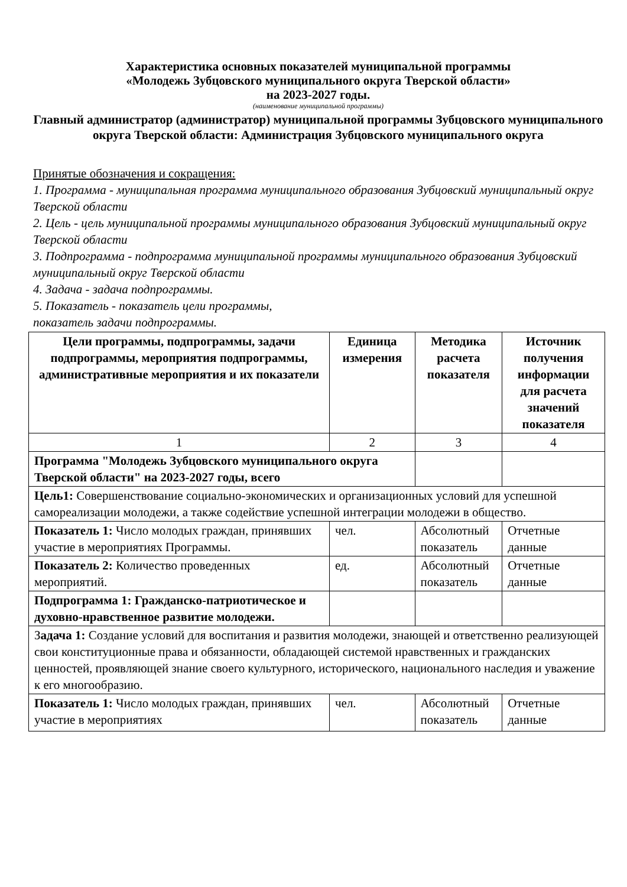Характеристика основных показателей муниципальной программы
«Молодежь Зубцовского муниципального округа Тверской области»
на 2023-2027 годы.
(наименование муниципальной программы)
Главный администратор (администратор) муниципальной программы Зубцовского муниципального округа Тверской области: Администрация Зубцовского муниципального округа
Принятые обозначения и сокращения:
1. Программа - муниципальная программа муниципального образования Зубцовский муниципальный округ Тверской области
2. Цель - цель муниципальной программы муниципального образования Зубцовский муниципальный округ Тверской области
3. Подпрограмма - подпрограмма муниципальной программы муниципального образования Зубцовский муниципальный округ Тверской области
4. Задача - задача подпрограммы.
5. Показатель - показатель цели программы,
показатель задачи подпрограммы.
| Цели программы, подпрограммы, задачи подпрограммы, мероприятия подпрограммы, административные мероприятия и их показатели | Единица измерения | Методика расчета показателя | Источник получения информации для расчета значений показателя |
| --- | --- | --- | --- |
| 1 | 2 | 3 | 4 |
| Программа "Молодежь Зубцовского муниципального округа Тверской области" на 2023-2027 годы, всего | | | |
| Цель1: Совершенствование социально-экономических и организационных условий для успешной самореализации молодежи, а также содействие успешной интеграции молодежи в общество. | | | |
| Показатель 1: Число молодых граждан, принявших участие в мероприятиях Программы. | чел. | Абсолютный показатель | Отчетные данные |
| Показатель 2: Количество проведенных мероприятий. | ед. | Абсолютный показатель | Отчетные данные |
| Подпрограмма 1: Гражданско-патриотическое и духовно-нравственное развитие молодежи. | | | |
| З адача 1: Создание условий для воспитания и развития молодежи, знающей и ответственно реализующей свои конституционные права и обязанности, обладающей системой нравственных и гражданских ценностей, проявляющей знание своего культурного, исторического, национального наследия и уважение к его многообразию. | | | |
| Показатель 1: Число молодых граждан, принявших участие в мероприятиях | чел. | Абсолютный показатель | Отчетные данные |